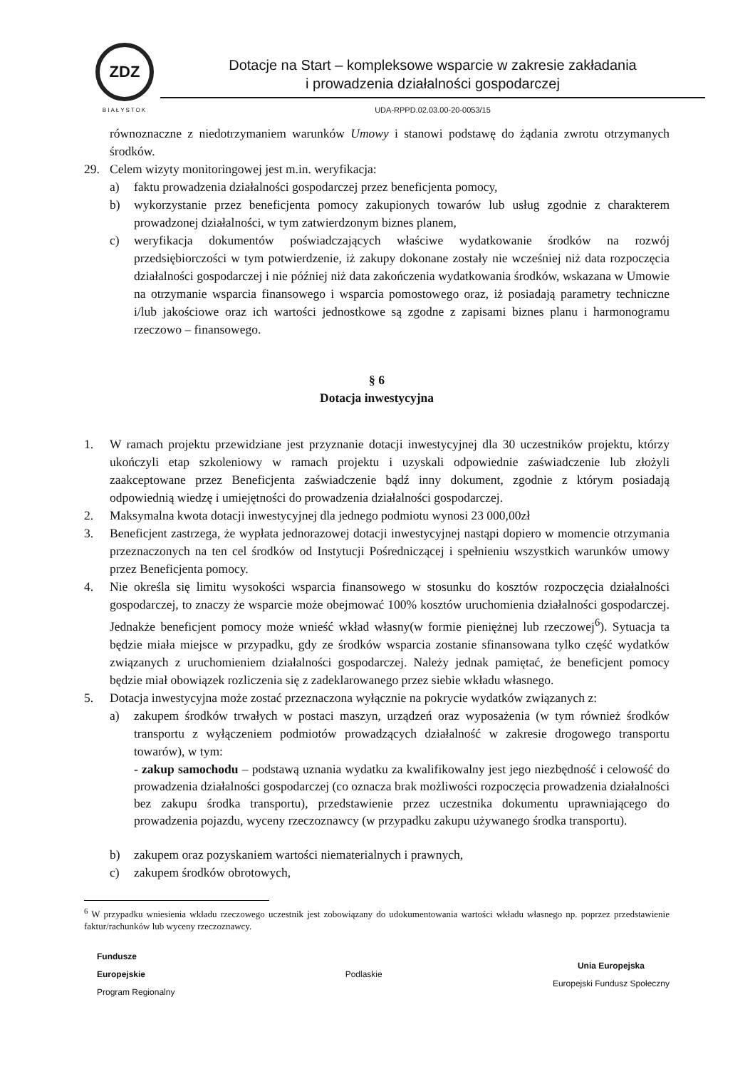ZDZ
BIAŁYSTOK
Dotacje na Start – kompleksowe wsparcie w zakresie zakładania
i prowadzenia działalności gospodarczej
UDA-RPPD.02.03.00-20-0053/15
równoznaczne z niedotrzymaniem warunków Umowy i stanowi podstawę do żądania zwrotu otrzymanych środków.
29. Celem wizyty monitoringowej jest m.in. weryfikacja:
a) faktu prowadzenia działalności gospodarczej przez beneficjenta pomocy,
b) wykorzystanie przez beneficjenta pomocy zakupionych towarów lub usług zgodnie z charakterem prowadzonej działalności, w tym zatwierdzonym biznes planem,
c) weryfikacja dokumentów poświadczających właściwe wydatkowanie środków na rozwój przedsiębiorczości w tym potwierdzenie, iż zakupy dokonane zostały nie wcześniej niż data rozpoczęcia działalności gospodarczej i nie później niż data zakończenia wydatkowania środków, wskazana w Umowie na otrzymanie wsparcia finansowego i wsparcia pomostowego oraz, iż posiadają parametry techniczne i/lub jakościowe oraz ich wartości jednostkowe są zgodne z zapisami biznes planu i harmonogramu rzeczowo – finansowego.
§ 6
Dotacja inwestycyjna
1. W ramach projektu przewidziane jest przyznanie dotacji inwestycyjnej dla 30 uczestników projektu, którzy ukończyli etap szkoleniowy w ramach projektu i uzyskali odpowiednie zaświadczenie lub złożyli zaakceptowane przez Beneficjenta zaświadczenie bądź inny dokument, zgodnie z którym posiadają odpowiednią wiedzę i umiejętności do prowadzenia działalności gospodarczej.
2. Maksymalna kwota dotacji inwestycyjnej dla jednego podmiotu wynosi 23 000,00zł
3. Beneficjent zastrzega, że wypłata jednorazowej dotacji inwestycyjnej nastąpi dopiero w momencie otrzymania przeznaczonych na ten cel środków od Instytucji Pośredniczącej i spełnieniu wszystkich warunków umowy przez Beneficjenta pomocy.
4. Nie określa się limitu wysokości wsparcia finansowego w stosunku do kosztów rozpoczęcia działalności gospodarczej, to znaczy że wsparcie może obejmować 100% kosztów uruchomienia działalności gospodarczej. Jednakże beneficjent pomocy może wnieść wkład własny(w formie pieniężnej lub rzeczowej<sup>6</sup>). Sytuacja ta będzie miała miejsce w przypadku, gdy ze środków wsparcia zostanie sfinansowana tylko część wydatków związanych z uruchomieniem działalności gospodarczej. Należy jednak pamiętać, że beneficjent pomocy będzie miał obowiązek rozliczenia się z zadeklarowanego przez siebie wkładu własnego.
5. Dotacja inwestycyjna może zostać przeznaczona wyłącznie na pokrycie wydatków związanych z:
a) zakupem środków trwałych w postaci maszyn, urządzeń oraz wyposażenia (w tym również środków transportu z wyłączeniem podmiotów prowadzących działalność w zakresie drogowego transportu towarów), w tym:
- zakup samochodu – podstawą uznania wydatku za kwalifikowalny jest jego niezbędność i celowość do prowadzenia działalności gospodarczej (co oznacza brak możliwości rozpoczęcia prowadzenia działalności bez zakupu środka transportu), przedstawienie przez uczestnika dokumentu uprawniającego do prowadzenia pojazdu, wyceny rzeczoznawcy (w przypadku zakupu używanego środka transportu).
b) zakupem oraz pozyskaniem wartości niematerialnych i prawnych,
c) zakupem środków obrotowych,
<sup>6</sup> W przypadku wniesienia wkładu rzeczowego uczestnik jest zobowiązany do udokumentowania wartości wkładu własnego np. poprzez przedstawienie faktur/rachunków lub wyceny rzeczoznawcy.
Fundusze
Europejskie
Program Regionalny
Podlaskie
Unia Europejska
Europejski Fundusz Społeczny